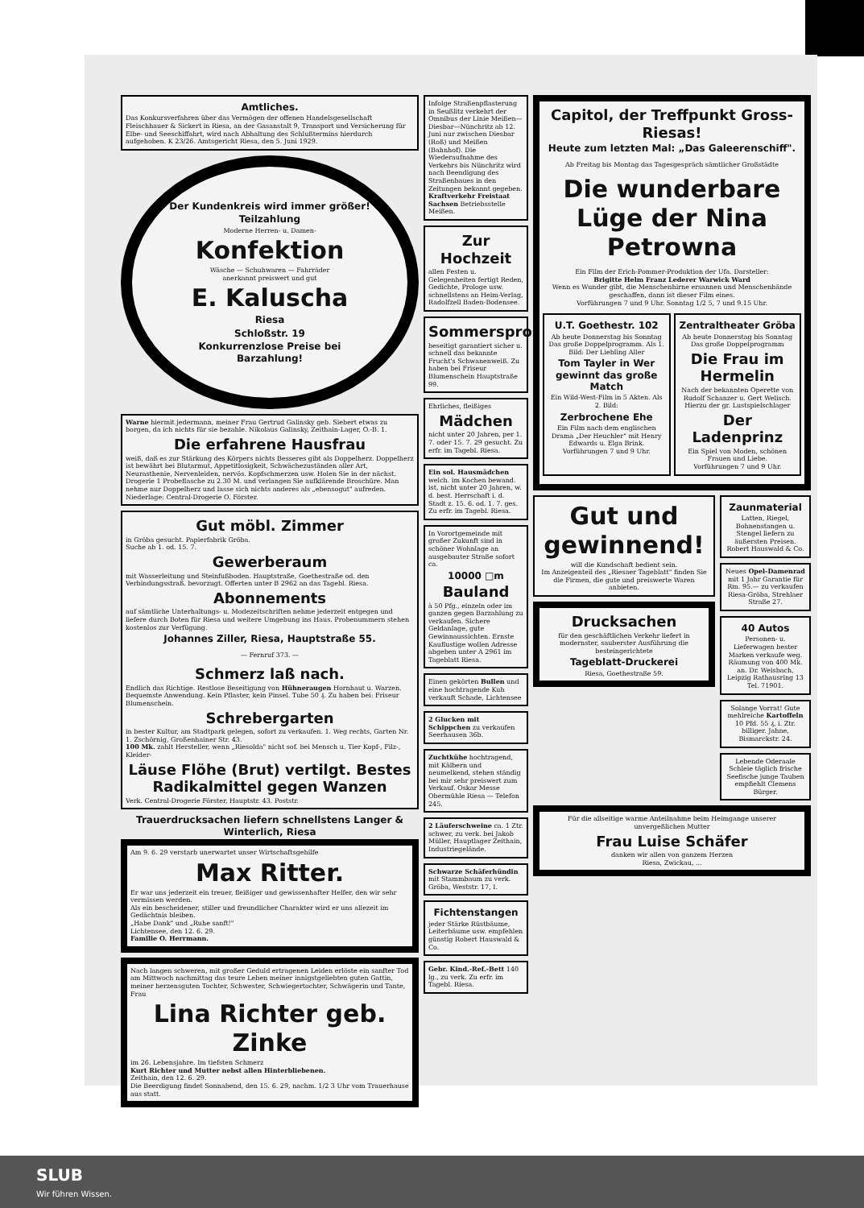Amtliches.
Das Konkursverfahren über das Vermögen der offenen Handelsgesellschaft Fleischhauer & Sickert in Riesa, an der Gasanstalt 9, Transport und Versicherung für Elbe- und Seeschiffahrt, wird nach Abhaltung des Schlußtermins hierdurch aufgehoben. K 23/26. Amtsgericht Riesa, den 5. Juni 1929.
Der Kundenkreis wird immer größer!
Teilzahlung
Moderne Herren- u. Damen-
Konfektion
Wäsche — Schuhwaren — Fahrräder
anerkannt preiswert und gut
E. Kaluscha
Riesa
Schloßstr. 19
Konkurrenzlose Preise bei Barzahlung!
Warne hiermit jedermann, meiner Frau Gertrud Galinsky geb. Siebert etwas zu borgen, da ich nichts für sie bezahle. Nikolaus Galinsky, Zeithain-Lager, O.-B. 1.
Die erfahrene Hausfrau
weiß, daß es zur Stärkung des Körpers nichts Besseres gibt als Doppelherz. Doppelherz ist bewährt bei Blutarmut, Appetitlosigkeit, Schwächezuständen aller Art, Neurasthenie, Nervenleiden, nervös. Kopfschmerzen usw. Holen Sie in der nächst. Drogerie 1 Probeflasche zu 2.30 M. und verlangen Sie aufklärende Broschüre. Man nehme nur Doppelherz und lasse sich nichts anderes als „ebensogut" aufreden. Niederlage: Central-Drogerie O. Förster.
Gut möbl. Zimmer
in Gröba gesucht. Papierfabrik Gröba.
Suche ab 1. od. 15. 7.
Gewerberaum
mit Wasserleitung und Steinfußboden. Hauptstraße, Goethestraße od. den Verbindungsstraß. bevorzugt. Offerten unter B 2962 an das Tagebl. Riesa.
Abonnements
auf sämtliche Unterhaltungs- u. Modezeitschriften nehme jederzeit entgegen und liefere durch Boten für Riesa und weitere Umgebung ins Haus. Probenummern stehen kostenlos zur Verfügung.
Johannes Ziller, Riesa, Hauptstraße 55.
— Fernruf 373. —
Schmerz laß nach.
Endlich das Richtige. Restlose Beseitigung von Hühneraugen Hornhaut u. Warzen. Bequemste Anwendung. Kein Pflaster, kein Pinsel. Tube 50 ₰. Zu haben bei: Friseur Blumenschein.
Schrebergarten
in bester Kultur, am Stadtpark gelegen, sofort zu verkaufen. 1. Weg rechts, Garten Nr. 1. Zschörnig, Großenhainer Str. 43.
100 Mk. zahlt Hersteller, wenn „Riesolda" nicht sof. bei Mensch u. Tier Kopf-, Filz-, Kleider-
Läuse Flöhe (Brut) vertilgt. Bestes Radikalmittel gegen Wanzen
Verk. Central-Drogerie Förster, Hauptstr. 43. Poststr.
Trauerdrucksachen liefern schnellstens Langer & Winterlich, Riesa
Am 9. 6. 29 verstarb unerwartet unser Wirtschaftsgehilfe
Max Ritter.
Er war uns jederzeit ein treuer, fleißiger und gewissenhafter Helfer, den wir sehr vermissen werden.
Als ein bescheidener, stiller und freundlicher Charakter wird er uns allezeit im Gedächtnis bleiben.
„Habe Dank" und „Ruhe sanft!"
Lichtensee, den 12. 6. 29.
Familie O. Herrmann.
Nach langen schweren, mit großer Geduld ertragenen Leiden erlöste ein sanfter Tod am Mittwoch nachmittag das teure Leben meiner innigstgeliebten guten Gattin, meiner herzensguten Tochter, Schwester, Schwiegertochter, Schwägerin und Tante, Frau
Lina Richter geb. Zinke
im 26. Lebensjahre. Im tiefsten Schmerz
Kurt Richter und Mutter nebst allen Hinterbliebenen.
Zeithain, den 12. 6. 29.
Die Beerdigung findet Sonnabend, den 15. 6. 29, nachm. 1/2 3 Uhr vom Trauerhause aus statt.
Infolge Straßenpflasterung in Seußlitz verkehrt der Omnibus der Linie Meißen—Diesbar—Nünchritz ab 12. Juni nur zwischen Diesbar (Roß) und Meißen (Bahnhof). Die Wiederaufnahme des Verkehrs bis Nünchritz wird nach Beendigung des Straßenbaues in den Zeitungen bekannt gegeben.
Kraftverkehr Freistaat Sachsen Betriebsstelle Meißen.
Zur Hochzeit
allen Festen u. Gelegenheiten fertigt Reden, Gedichte, Prologe usw. schnellstens an Heim-Verlag, Radolfzell Baden-Bodensee.
Sommersprossen
beseitigt garantiert sicher u. schnell das bekannte Frucht's Schwanenweiß. Zu haben bei Friseur Blumenschein Hauptstraße 99.
Ehrliches, fleißiges
Mädchen
nicht unter 20 Jahren, per 1. 7. oder 15. 7. 29 gesucht. Zu erfr. im Tagebl. Riesa.
Ein sol. Hausmädchen welch. im Kochen bewand. ist, nicht unter 20 Jahren, w. d. best. Herrschaft i. d. Stadt z. 15. 6. od. 1. 7. ges. Zu erfr. im Tagebl. Riesa.
In Vorortgemeinde mit großer Zukunft sind in schöner Wohnlage an ausgebauter Straße sofort ca.
10000 □m
Bauland
à 50 Pfg., einzeln oder im ganzen gegen Barzahlung zu verkaufen. Sichere Geldanlage, gute Gewinnaussichten. Ernste Kauflustige wollen Adresse abgeben unter A 2961 im Tageblatt Riesa.
Einen gekörten Bullen und eine hochtragende Kuh verkauft Schade, Lichtensee
2 Glucken mit Schippchen zu verkaufen Seerhausen 36b.
Zuchtkühe hochtragend, mit Kälbern und neumelkend, stehen ständig bei mir sehr preiswert zum Verkauf. Oskar Messe Obermühle Riesa — Telefon 245.
2 Läuferschweine ca. 1 Ztr. schwer, zu verk. bei Jakob Müller, Hauptlager Zeithain, Industriegelände.
Schwarze Schäferhündin mit Stammbaum zu verk. Gröba, Weststr. 17, I.
Fichtenstangen
jeder Stärke Rüstbäume, Leiterbäume usw. empfehlen günstig Robert Hauswald & Co.
Gebr. Kind.-Ref.-Bett 140 lg., zu verk. Zu erfr. im Tagebl. Riesa.
Capitol, der Treffpunkt Gross-Riesas!
Heute zum letzten Mal: „Das Galeerenschiff".
Ab Freitag bis Montag das Tagesgespräch sämtlicher Großstädte
Die wunderbare Lüge der Nina Petrowna
Ein Film der Erich-Pommer-Produktion der Ufa. Darsteller:
Brigitte Helm Franz Lederer Warwick Ward
Wenn es Wunder gibt, die Menschenhirne ersannen und Menschenhände geschaffen, dann ist dieser Film eines.
Vorführungen 7 und 9 Uhr. Sonntag 1/2 5, 7 und 9.15 Uhr.
U.T. Goethestr. 102
Ab heute Donnerstag bis Sonntag Das große Doppelprogramm. Als 1. Bild: Der Liebling Aller
Tom Tayler in Wer gewinnt das große Match
Ein Wild-West-Film in 5 Akten. Als 2. Bild:
Zerbrochene Ehe
Ein Film nach dem englischen Drama „Der Heuchler" mit Henry Edwards u. Elga Brink.
Vorführungen 7 und 9 Uhr.
Zentraltheater Gröba
Ab heute Donnerstag bis Sonntag Das große Doppelprogramm
Die Frau im Hermelin
Nach der bekannten Operette von Rudolf Schanzer u. Gert Welisch.
Hierzu der gr. Lustspielschlager
Der Ladenprinz
Ein Spiel von Moden, schönen Frauen und Liebe.
Vorführungen 7 und 9 Uhr.
Gut und gewinnend!
will die Kundschaft bedient sein.
Im Anzeigenteil des „Riesaer Tageblatt" finden Sie die Firmen, die gute und preiswerte Waren anbieten.
Drucksachen
für den geschäftlichen Verkehr liefert in modernster, sauberster Ausführung die besteingerichtete
Tageblatt-Druckerei
Riesa, Goethestraße 59.
Zaunmaterial
Latten, Riegel, Bohnenstangen u. Stengel liefern zu äußersten Preisen. Robert Hauswald & Co.
Neues Opel-Damenrad mit 1 Jahr Garantie für Rm. 95.— zu verkaufen Riesa-Gröba, Strehlaer Straße 27.
40 Autos
Personen- u. Lieferwagen bester Marken verkaufe weg. Räumung von 400 Mk. an. Dr. Weisbach, Leipzig Rathausring 13 Tel. 71901.
Solange Vorrat! Gute mehlreiche Kartoffeln 10 Pfd. 55 ₰, i. Ztr. billiger. Jahne, Bismarckstr. 24.
Lebende Oderaale Schleie täglich frische Seefische junge Tauben empfiehlt Clemens Bürger.
Für die allseitige warme Anteilnahme beim Heimgange unserer unvergeßlichen Mutter
Frau Luise Schäfer
danken wir allen von ganzem Herzen
Riesa, Zwickau, ...
SLUB
Wir führen Wissen.